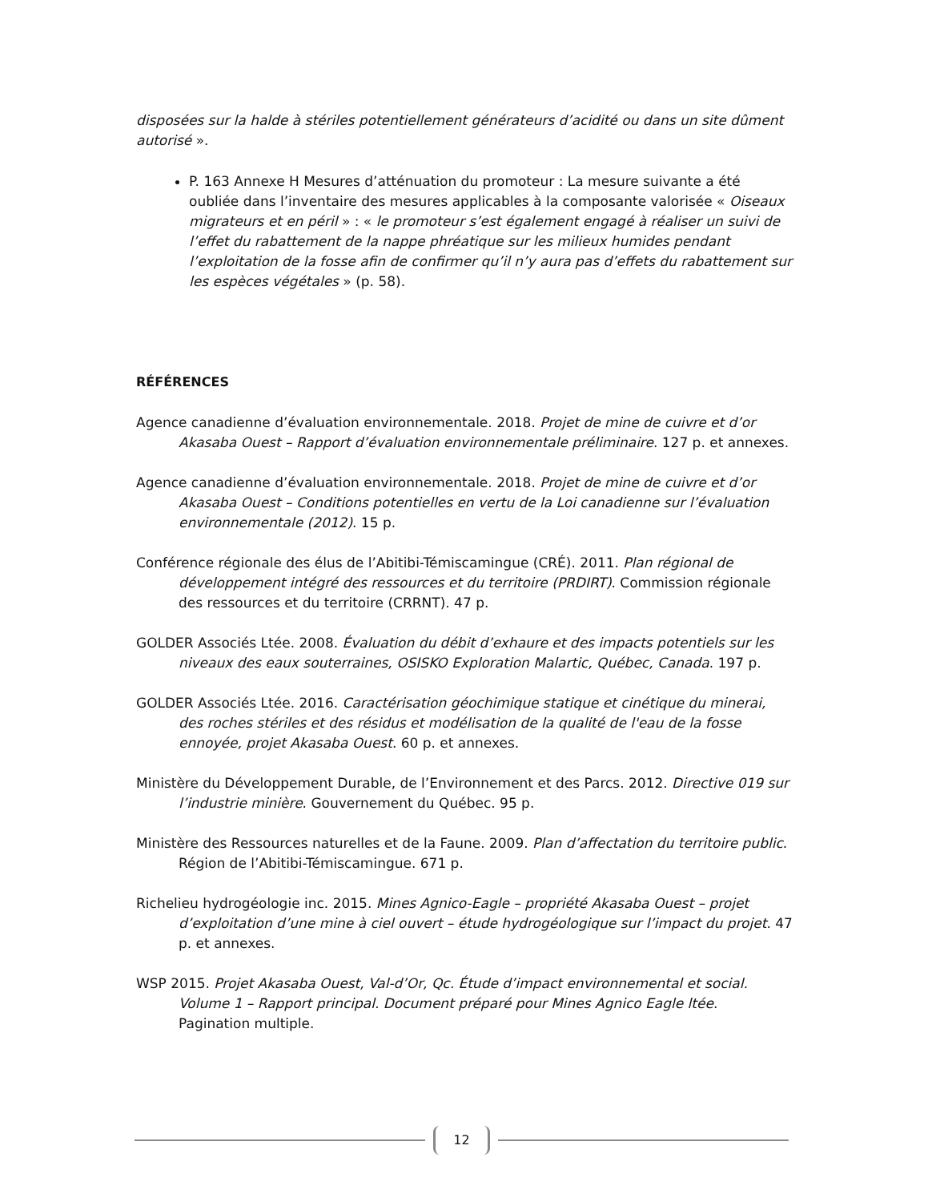disposées sur la halde à stériles potentiellement générateurs d’acidité ou dans un site dûment autorisé ».
P. 163 Annexe H Mesures d’atténuation du promoteur : La mesure suivante a été oubliée dans l’inventaire des mesures applicables à la composante valorisée « Oiseaux migrateurs et en péril » : « le promoteur s’est également engagé à réaliser un suivi de l’effet du rabattement de la nappe phréatique sur les milieux humides pendant l’exploitation de la fosse afin de confirmer qu’il n’y aura pas d’effets du rabattement sur les espèces végétales » (p. 58).
RÉFÉRENCES
Agence canadienne d’évaluation environnementale. 2018. Projet de mine de cuivre et d’or Akasaba Ouest – Rapport d’évaluation environnementale préliminaire. 127 p. et annexes.
Agence canadienne d’évaluation environnementale. 2018. Projet de mine de cuivre et d’or Akasaba Ouest – Conditions potentielles en vertu de la Loi canadienne sur l’évaluation environnementale (2012). 15 p.
Conférence régionale des élus de l’Abitibi-Témiscamingue (CRÉ). 2011. Plan régional de développement intégré des ressources et du territoire (PRDIRT). Commission régionale des ressources et du territoire (CRRNT). 47 p.
GOLDER Associés Ltée. 2008. Évaluation du débit d’exhaure et des impacts potentiels sur les niveaux des eaux souterraines, OSISKO Exploration Malartic, Québec, Canada. 197 p.
GOLDER Associés Ltée. 2016. Caractérisation géochimique statique et cinétique du minerai, des roches stériles et des résidus et modélisation de la qualité de l'eau de la fosse ennoyée, projet Akasaba Ouest. 60 p. et annexes.
Ministère du Développement Durable, de l’Environnement et des Parcs. 2012. Directive 019 sur l’industrie minière. Gouvernement du Québec. 95 p.
Ministère des Ressources naturelles et de la Faune. 2009. Plan d’affectation du territoire public. Région de l’Abitibi-Témiscamingue. 671 p.
Richelieu hydrogéologie inc. 2015. Mines Agnico-Eagle – propriété Akasaba Ouest – projet d’exploitation d’une mine à ciel ouvert – étude hydrogéologique sur l’impact du projet. 47 p. et annexes.
WSP 2015. Projet Akasaba Ouest, Val-d’Or, Qc. Étude d’impact environnemental et social. Volume 1 – Rapport principal. Document préparé pour Mines Agnico Eagle ltée. Pagination multiple.
12